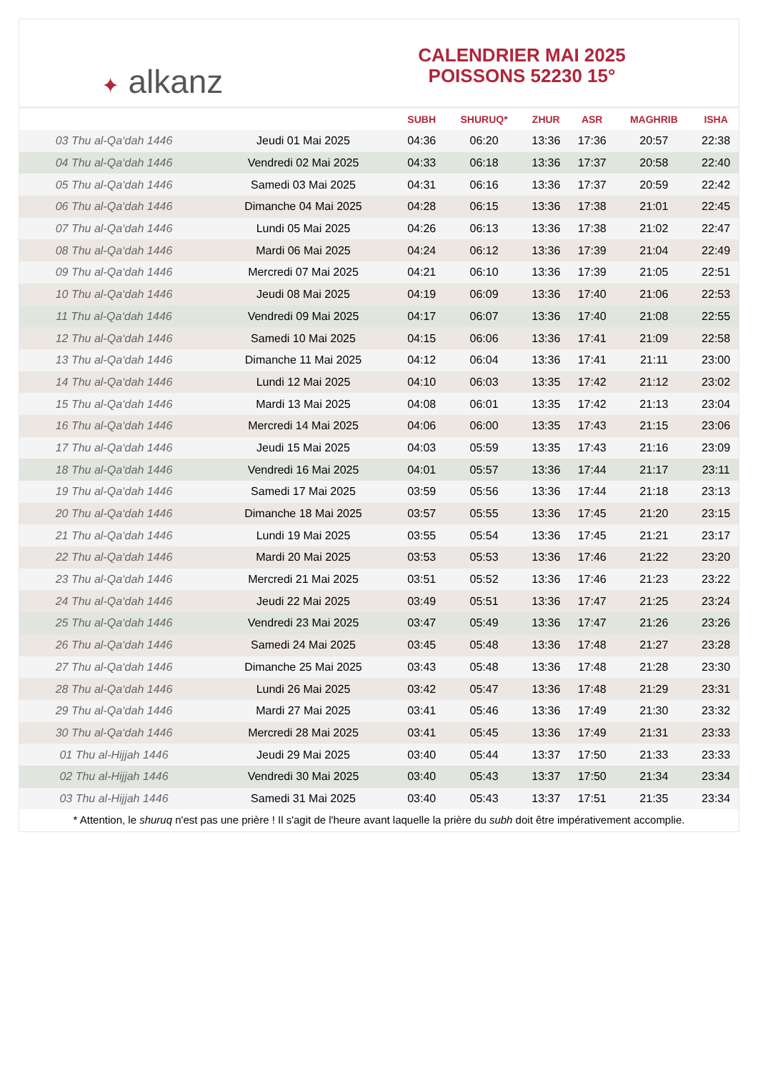✦ alkanz
CALENDRIER MAI 2025
POISSONS 52230 15°
| | | SUBH | SHURUQ* | ZHUR | ASR | MAGHRIB | ISHA |
| --- | --- | --- | --- | --- | --- | --- | --- |
| 03 Thu al-Qa‘dah 1446 | Jeudi 01 Mai 2025 | 04:36 | 06:20 | 13:36 | 17:36 | 20:57 | 22:38 |
| 04 Thu al-Qa‘dah 1446 | Vendredi 02 Mai 2025 | 04:33 | 06:18 | 13:36 | 17:37 | 20:58 | 22:40 |
| 05 Thu al-Qa‘dah 1446 | Samedi 03 Mai 2025 | 04:31 | 06:16 | 13:36 | 17:37 | 20:59 | 22:42 |
| 06 Thu al-Qa‘dah 1446 | Dimanche 04 Mai 2025 | 04:28 | 06:15 | 13:36 | 17:38 | 21:01 | 22:45 |
| 07 Thu al-Qa‘dah 1446 | Lundi 05 Mai 2025 | 04:26 | 06:13 | 13:36 | 17:38 | 21:02 | 22:47 |
| 08 Thu al-Qa‘dah 1446 | Mardi 06 Mai 2025 | 04:24 | 06:12 | 13:36 | 17:39 | 21:04 | 22:49 |
| 09 Thu al-Qa‘dah 1446 | Mercredi 07 Mai 2025 | 04:21 | 06:10 | 13:36 | 17:39 | 21:05 | 22:51 |
| 10 Thu al-Qa‘dah 1446 | Jeudi 08 Mai 2025 | 04:19 | 06:09 | 13:36 | 17:40 | 21:06 | 22:53 |
| 11 Thu al-Qa‘dah 1446 | Vendredi 09 Mai 2025 | 04:17 | 06:07 | 13:36 | 17:40 | 21:08 | 22:55 |
| 12 Thu al-Qa‘dah 1446 | Samedi 10 Mai 2025 | 04:15 | 06:06 | 13:36 | 17:41 | 21:09 | 22:58 |
| 13 Thu al-Qa‘dah 1446 | Dimanche 11 Mai 2025 | 04:12 | 06:04 | 13:36 | 17:41 | 21:11 | 23:00 |
| 14 Thu al-Qa‘dah 1446 | Lundi 12 Mai 2025 | 04:10 | 06:03 | 13:35 | 17:42 | 21:12 | 23:02 |
| 15 Thu al-Qa‘dah 1446 | Mardi 13 Mai 2025 | 04:08 | 06:01 | 13:35 | 17:42 | 21:13 | 23:04 |
| 16 Thu al-Qa‘dah 1446 | Mercredi 14 Mai 2025 | 04:06 | 06:00 | 13:35 | 17:43 | 21:15 | 23:06 |
| 17 Thu al-Qa‘dah 1446 | Jeudi 15 Mai 2025 | 04:03 | 05:59 | 13:35 | 17:43 | 21:16 | 23:09 |
| 18 Thu al-Qa‘dah 1446 | Vendredi 16 Mai 2025 | 04:01 | 05:57 | 13:36 | 17:44 | 21:17 | 23:11 |
| 19 Thu al-Qa‘dah 1446 | Samedi 17 Mai 2025 | 03:59 | 05:56 | 13:36 | 17:44 | 21:18 | 23:13 |
| 20 Thu al-Qa‘dah 1446 | Dimanche 18 Mai 2025 | 03:57 | 05:55 | 13:36 | 17:45 | 21:20 | 23:15 |
| 21 Thu al-Qa‘dah 1446 | Lundi 19 Mai 2025 | 03:55 | 05:54 | 13:36 | 17:45 | 21:21 | 23:17 |
| 22 Thu al-Qa‘dah 1446 | Mardi 20 Mai 2025 | 03:53 | 05:53 | 13:36 | 17:46 | 21:22 | 23:20 |
| 23 Thu al-Qa‘dah 1446 | Mercredi 21 Mai 2025 | 03:51 | 05:52 | 13:36 | 17:46 | 21:23 | 23:22 |
| 24 Thu al-Qa‘dah 1446 | Jeudi 22 Mai 2025 | 03:49 | 05:51 | 13:36 | 17:47 | 21:25 | 23:24 |
| 25 Thu al-Qa‘dah 1446 | Vendredi 23 Mai 2025 | 03:47 | 05:49 | 13:36 | 17:47 | 21:26 | 23:26 |
| 26 Thu al-Qa‘dah 1446 | Samedi 24 Mai 2025 | 03:45 | 05:48 | 13:36 | 17:48 | 21:27 | 23:28 |
| 27 Thu al-Qa‘dah 1446 | Dimanche 25 Mai 2025 | 03:43 | 05:48 | 13:36 | 17:48 | 21:28 | 23:30 |
| 28 Thu al-Qa‘dah 1446 | Lundi 26 Mai 2025 | 03:42 | 05:47 | 13:36 | 17:48 | 21:29 | 23:31 |
| 29 Thu al-Qa‘dah 1446 | Mardi 27 Mai 2025 | 03:41 | 05:46 | 13:36 | 17:49 | 21:30 | 23:32 |
| 30 Thu al-Qa‘dah 1446 | Mercredi 28 Mai 2025 | 03:41 | 05:45 | 13:36 | 17:49 | 21:31 | 23:33 |
| 01 Thu al-Hijjah 1446 | Jeudi 29 Mai 2025 | 03:40 | 05:44 | 13:37 | 17:50 | 21:33 | 23:33 |
| 02 Thu al-Hijjah 1446 | Vendredi 30 Mai 2025 | 03:40 | 05:43 | 13:37 | 17:50 | 21:34 | 23:34 |
| 03 Thu al-Hijjah 1446 | Samedi 31 Mai 2025 | 03:40 | 05:43 | 13:37 | 17:51 | 21:35 | 23:34 |
* Attention, le shuruq n'est pas une prière ! Il s'agit de l'heure avant laquelle la prière du subh doit être impérativement accomplie.